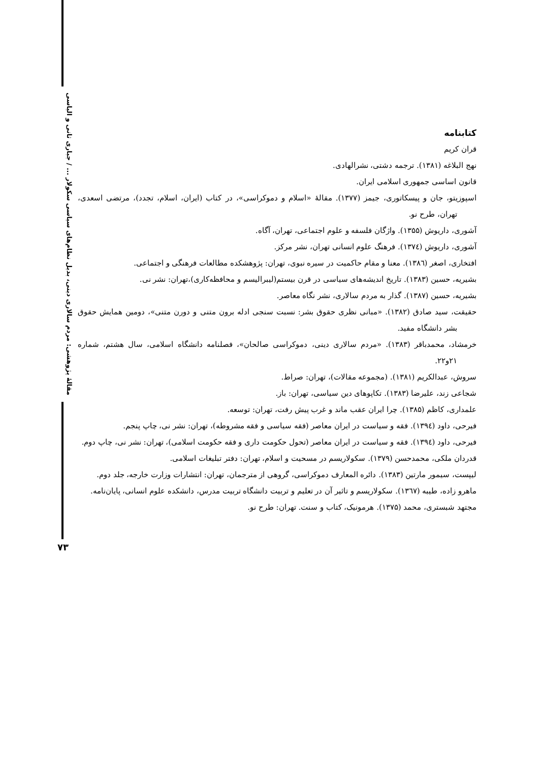مقالهٔ پژوهشی: مردم سالاری دینی، بدیل نظام‌های سیاسی سکولار ... / جباری ثانی و الیاسی
۷۳
کتابنامه
قران کریم
نهج البلاغه (۱۳۸۱). ترجمه دشتی، نشرالهادی.
قانون اساسی جمهوری اسلامی ایران.
اسپوزیتو، جان و پیسکاتوری، جیمز (۱۳۷۷). مقالهٔ «اسلام و دموکراسی»، در کتاب (ایران، اسلام، تجدد)، مرتضی اسعدی، تهران، طرح نو.
آشوری، داریوش (۱۳۵۵). واژگان فلسفه و علوم اجتماعی، تهران، آگاه.
آشوری، داریوش (۱۳۷٤). فرهنگ علوم انسانی تهران، نشر مرکز.
افتخاری، اصغر (۱۳۸٦). معنا و مقام حاکمیت در سیره نبوی، تهران: پژوهشکده مطالعات فرهنگی و اجتماعی.
بشیریه، حسین (۱۳۸۳). تاریخ اندیشه‌های سیاسی در قرن بیستم(لیبرالیسم و محافظه‌کاری)،تهران: نشر نی.
بشیریه، حسین (۱۳۸۷). گذار به مردم سالاری، نشر نگاه معاصر.
حقیقت، سید صادق (۱۳۸۲). «مبانی نظری حقوق بشر: نسبت سنجی ادله برون متنی و دورن متنی»، دومین همایش حقوق بشر دانشگاه مفید.
خرمشاد، محمدباقر (۱۳۸۳). «مردم سالاری دینی، دموکراسی صالحان»، فصلنامه دانشگاه اسلامی، سال هشتم، شماره ۲۱و۲۲.
سروش، عبدالکریم (۱۳۸۱). (مجموعه مقالات)، تهران: صراط.
شجاعی زند، علیرضا (۱۳۸۳). تکاپوهای دین سیاسی، تهران: باز.
علمداری، کاظم (۱۳۸۵). چرا ایران عقب ماند و غرب پیش رفت، تهران: توسعه.
فیرحی، داود (۱۳۹٤). فقه و سیاست در ایران معاصر (فقه سیاسی و فقه مشروطه)، تهران: نشر نی، چاپ پنجم.
فیرحی، داود (۱۳۹٤). فقه و سیاست در ایران معاصر (تحول حکومت داری و فقه حکومت اسلامی)، تهران: نشر نی، چاپ دوم.
قدردان ملکی، محمدحسن (۱۳۷۹). سکولاریسم در مسحیت و اسلام، تهران: دفتر تبلیغات اسلامی.
لیپست، سیمور مارتین (۱۳۸۳). دائره المعارف دموکراسی، گروهی از مترجمان، تهران: انتشارات وزارت خارجه، جلد دوم.
ماهرو زاده، طیبه (۱۳٦۷). سکولاریسم و تاثیر آن در تعلیم و تربیت دانشگاه تربیت مدرس، دانشکده علوم انسانی، پایان‌نامه.
مجتهد شبستری، محمد (۱۳۷۵). هرمونیک، کتاب و سنت. تهران: طرح نو.